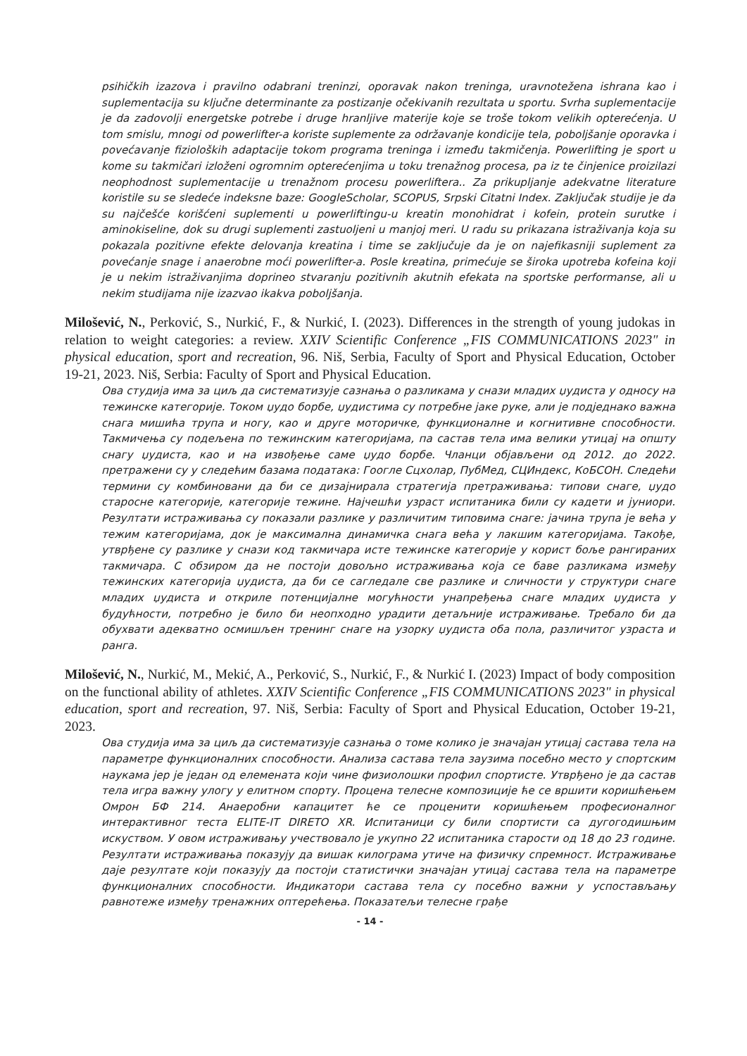psihičkih izazova i pravilno odabrani treninzi, oporavak nakon treninga, uravnotežena ishrana kao i suplementacija su ključne determinante za postizanje očekivanih rezultata u sportu. Svrha suplementacije je da zadovolji energetske potrebe i druge hranljive materije koje se troše tokom velikih opterećenja. U tom smislu, mnogi od powerlifter-a koriste suplemente za održavanje kondicije tela, poboljšanje oporavka i povećavanje fizioloških adaptacije tokom programa treninga i između takmičenja. Powerlifting je sport u kome su takmičari izloženi ogromnim opterećenjima u toku trenažnog procesa, pa iz te činjenice proizilazi neophodnost suplementacije u trenažnom procesu powerliftera.. Za prikupljanje adekvatne literature koristile su se sledeće indeksne baze: GoogleScholar, SCOPUS, Srpski Citatni Index. Zaključak studije je da su najčešće korišćeni suplementi u powerliftingu-u kreatin monohidrat i kofein, protein surutke i aminokiseline, dok su drugi suplementi zastuoljeni u manjoj meri. U radu su prikazana istraživanja koja su pokazala pozitivne efekte delovanja kreatina i time se zaključuje da je on najefikasniji suplement za povećanje snage i anaerobne moći powerlifter-a. Posle kreatina, primećuje se široka upotreba kofeina koji je u nekim istraživanjima doprineo stvaranju pozitivnih akutnih efekata na sportske performanse, ali u nekim studijama nije izazvao ikakva poboljšanja.
Milošević, N., Perković, S., Nurkić, F., & Nurkić, I. (2023). Differences in the strength of young judokas in relation to weight categories: a review. XXIV Scientific Conference „FIS COMMUNICATIONS 2023" in physical education, sport and recreation, 96. Niš, Serbia, Faculty of Sport and Physical Education, October 19-21, 2023. Niš, Serbia: Faculty of Sport and Physical Education.
Ова студија има за циљ да систематизује сазнања о разликама у снази младих џудиста у односу на тежинске категорије. Током џудо борбе, џудистима су потребне јаке руке, али је подједнако важна снага мишића трупа и ногу, као и друге моторичке, функционалне и когнитивне способности. Такмичења су подељена по тежинским категоријама, па састав тела има велики утицај на општу снагу џудиста, као и на извођење саме џудо борбе. Чланци објављени од 2012. до 2022. претражени су у следећим базама података: Гоогле Сцхолар, ПубМед, СЦИндекс, КоБСОН. Следећи термини су комбиновани да би се дизајнирала стратегија претраживања: типови снаге, џудо старосне категорије, категорије тежине. Најчешћи узраст испитаника били су кадети и јуниори. Резултати истраживања су показали разлике у различитим типовима снаге: јачина трупа је већа у тежим категоријама, док је максимална динамичка снага већа у лакшим категоријама. Такође, утврђене су разлике у снази код такмичара исте тежинске категорије у корист боље рангираних такмичара. С обзиром да не постоји довољно истраживања која се баве разликама између тежинских категорија џудиста, да би се сагледале све разлике и сличности у структури снаге младих џудиста и откриле потенцијалне могућности унапређења снаге младих џудиста у будућности, потребно је било би неопходно урадити детаљније истраживање. Требало би да обухвати адекватно осмишљен тренинг снаге на узорку џудиста оба пола, различитог узраста и ранга.
Milošević, N., Nurkić, M., Mekić, A., Perković, S., Nurkić, F., & Nurkić I. (2023) Impact of body composition on the functional ability of athletes. XXIV Scientific Conference „FIS COMMUNICATIONS 2023" in physical education, sport and recreation, 97. Niš, Serbia: Faculty of Sport and Physical Education, October 19-21, 2023.
Ова студија има за циљ да систематизује сазнања о томе колико је значајан утицај састава тела на параметре функционалних способности. Анализа састава тела заузима посебно место у спортским наукама јер је један од елемената који чине физиолошки профил спортисте. Утврђено је да састав тела игра важну улогу у елитном спорту. Процена телесне композиције ће се вршити коришћењем Омрон БФ 214. Анаеробни капацитет ће се проценити коришћењем професионалног интерактивног теста ELITE-IT DIRETO XR. Испитаници су били спортисти са дугогодишњим искуством. У овом истраживању учествовало је укупно 22 испитаника старости од 18 до 23 године. Резултати истраживања показују да вишак килограма утиче на физичку спремност. Истраживање даје резултате који показују да постоји статистички значајан утицај састава тела на параметре функционалних способности. Индикатори састава тела су посебно важни у успостављању равнотеже између тренажних оптерећења. Показатељи телесне грађе
- 14 -